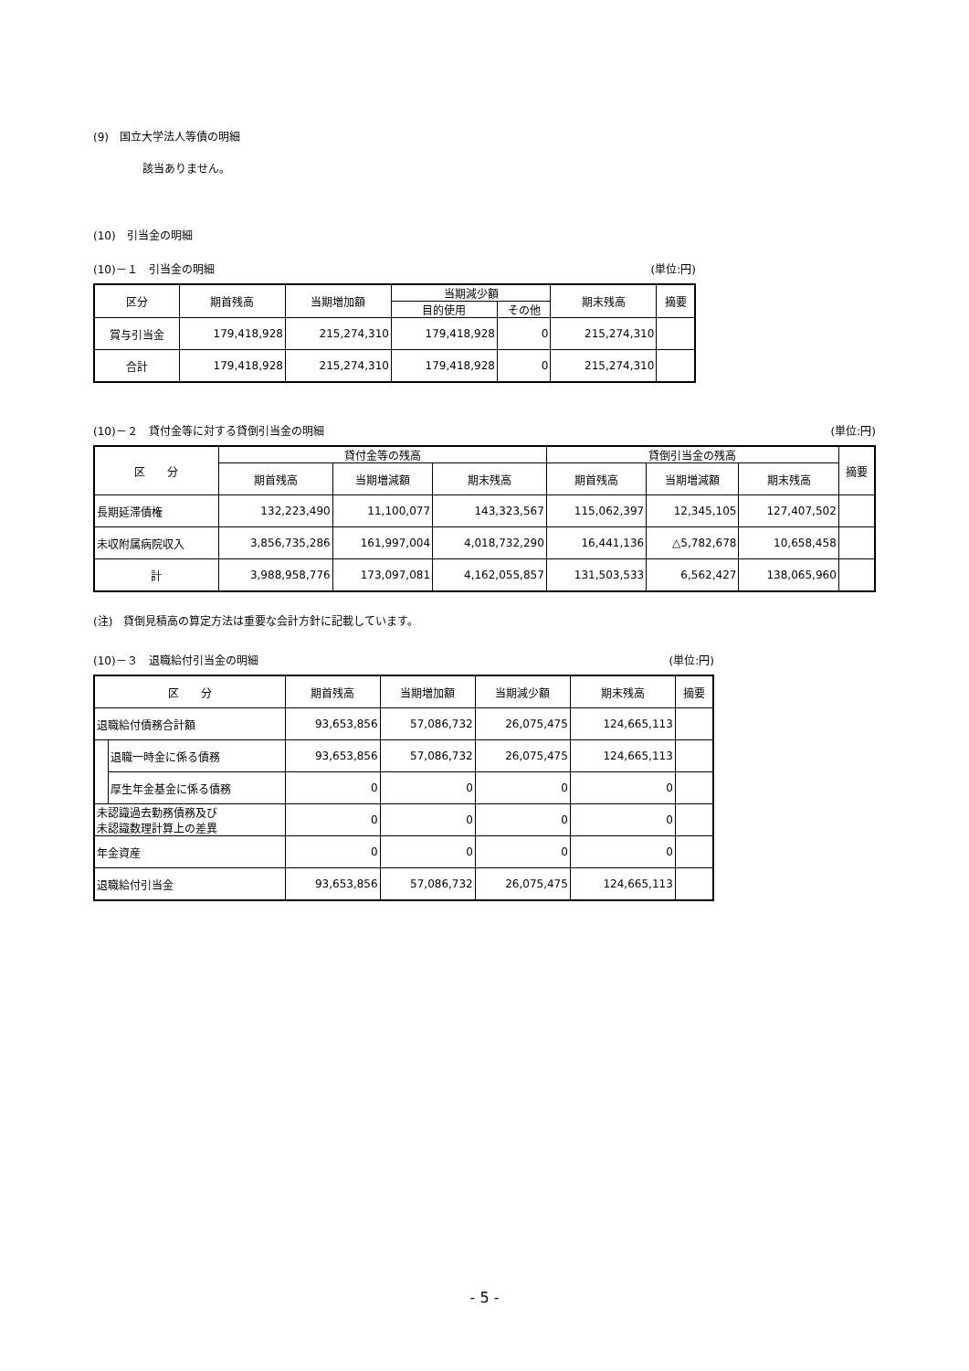(9)　国立大学法人等債の明細
該当ありません。
(10)　引当金の明細
(10)－１　引当金の明細 (単位:円)
| 区分 | 期首残高 | 当期増加額 | 当期減少額 | | 期末残高 | 摘要 |
| --- | --- | --- | --- | --- | --- | --- |
| | | | 目的使用 | その他 | | |
| 賞与引当金 | 179,418,928 | 215,274,310 | 179,418,928 | 0 | 215,274,310 | |
| 合計 | 179,418,928 | 215,274,310 | 179,418,928 | 0 | 215,274,310 | |
(10)－２　貸付金等に対する貸倒引当金の明細 (単位:円)
| 区 分 | 貸付金等の残高 | | | 貸倒引当金の残高 | | | 摘要 |
| --- | --- | --- | --- | --- | --- | --- | --- |
| | 期首残高 | 当期増減額 | 期末残高 | 期首残高 | 当期増減額 | 期末残高 | |
| 長期延滞債権 | 132,223,490 | 11,100,077 | 143,323,567 | 115,062,397 | 12,345,105 | 127,407,502 | |
| 未収附属病院収入 | 3,856,735,286 | 161,997,004 | 4,018,732,290 | 16,441,136 | △5,782,678 | 10,658,458 | |
| 計 | 3,988,958,776 | 173,097,081 | 4,162,055,857 | 131,503,533 | 6,562,427 | 138,065,960 | |
(注)　貸倒見積高の算定方法は重要な会計方針に記載しています。
(10)－３　退職給付引当金の明細 (単位:円)
| 区 分 | | 期首残高 | 当期増加額 | 当期減少額 | 期末残高 | 摘要 |
| --- | --- | --- | --- | --- | --- | --- |
| 退職給付債務合計額 | | 93,653,856 | 57,086,732 | 26,075,475 | 124,665,113 | |
| | 退職一時金に係る債務 | 93,653,856 | 57,086,732 | 26,075,475 | 124,665,113 | |
| | 厚生年金基金に係る債務 | 0 | 0 | 0 | 0 | |
| 未認識過去勤務債務及び 未認識数理計算上の差異 | | 0 | 0 | 0 | 0 | |
| 年金資産 | | 0 | 0 | 0 | 0 | |
| 退職給付引当金 | | 93,653,856 | 57,086,732 | 26,075,475 | 124,665,113 | |
- 5 -